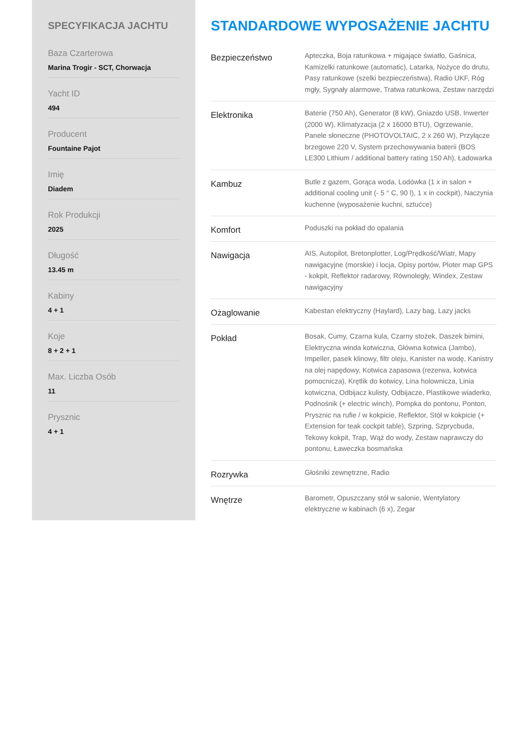SPECYFIKACJA JACHTU
Baza Czarterowa
Marina Trogir - SCT, Chorwacja
Yacht ID
494
Producent
Fountaine Pajot
Imię
Diadem
Rok Produkcji
2025
Długość
13.45 m
Kabiny
4 + 1
Koje
8 + 2 + 1
Max. Liczba Osób
11
Prysznic
4 + 1
STANDARDOWE WYPOSAŻENIE JACHTU
| Bezpieczeństwo | Apteczka, Boja ratunkowa + migające światło, Gaśnica, Kamizelki ratunkowe (automatic), Latarka, Nożyce do drutu, Pasy ratunkowe (szelki bezpieczeństwa), Radio UKF, Róg mgły, Sygnały alarmowe, Tratwa ratunkowa, Zestaw narzędzi |
| Elektronika | Baterie (750 Ah), Generator (8 kW), Gniazdo USB, Inwerter (2000 W), Klimatyzacja (2 x 16000 BTU), Ogrzewanie, Panele słoneczne (PHOTOVOLTAIC, 2 x 260 W), Przyłącze brzegowe 220 V, System przechowywania baterii (BOS LE300 Lithium / additional battery rating 150 Ah), Ładowarka |
| Kambuz | Butle z gazem, Gorąca woda, Lodówka (1 x in salon + additional cooling unit (- 5 ° C, 90 l), 1 x in cockpit), Naczynia kuchenne (wyposażenie kuchni, sztućce) |
| Komfort | Poduszki na pokład do opalania |
| Nawigacja | AIS, Autopilot, Bretonplotter, Log/Prędkość/Wiatr, Mapy nawigacyjne (morskie) i locja, Opisy portów, Ploter map GPS - kokpit, Reflektor radarowy, Równoległy, Windex, Zestaw nawigacyjny |
| Ożaglowanie | Kabestan elektryczny (Haylard), Lazy bag, Lazy jacks |
| Pokład | Bosak, Cumy, Czarna kula, Czarny stożek, Daszek bimini, Elektryczna winda kotwiczna, Główna kotwica (Jambo), Impeller, pasek klinowy, filtr oleju, Kanister na wodę, Kanistry na olej napędowy, Kotwica zapasowa (rezerwa, kotwica pomocnicza), Krętlik do kotwicy, Lina holownicza, Linia kotwiczna, Odbijacz kulisty, Odbijacze, Plastikowe wiaderko, Podnośnik (+ electric winch), Pompka do pontonu, Ponton, Prysznic na rufie / w kokpicie, Reflektor, Stół w kokpicie (+ Extension for teak cockpit table), Szpring, Szprycbuda, Tekowy kokpit, Trap, Wąż do wody, Zestaw naprawczy do pontonu, Ławeczka bosmańska |
| Rozrywka | Głośniki zewnętrzne, Radio |
| Wnętrze | Barometr, Opuszczany stół w salonie, Wentylatory elektryczne w kabinach (6 x), Zegar |